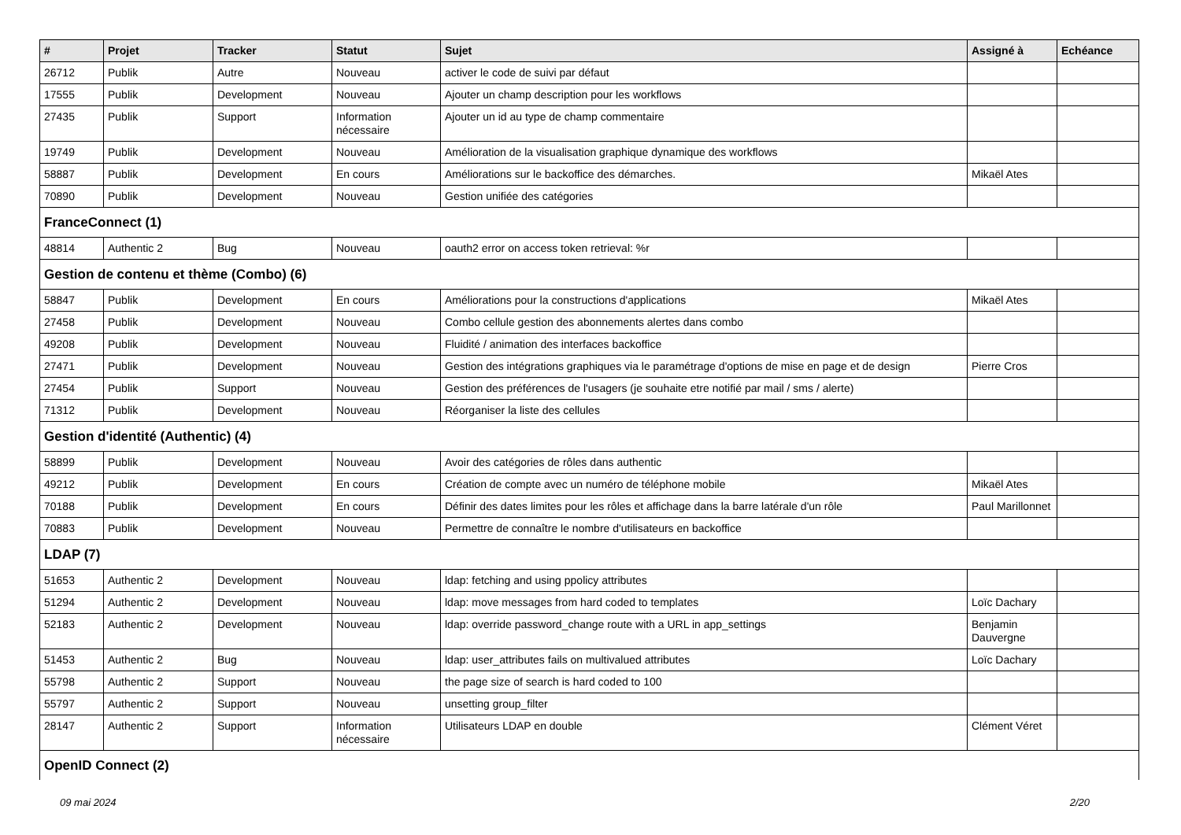| # | Projet | Tracker | Statut | Sujet | Assigné à | Echéance |
| --- | --- | --- | --- | --- | --- | --- |
| 26712 | Publik | Autre | Nouveau | activer le code de suivi par défaut | | |
| 17555 | Publik | Development | Nouveau | Ajouter un champ description pour les workflows | | |
| 27435 | Publik | Support | Information nécessaire | Ajouter un id au type de champ commentaire | | |
| 19749 | Publik | Development | Nouveau | Amélioration de la visualisation graphique dynamique des workflows | | |
| 58887 | Publik | Development | En cours | Améliorations sur le backoffice des démarches. | Mikaël Ates | |
| 70890 | Publik | Development | Nouveau | Gestion unifiée des catégories | | |
| FranceConnect (1) | | | | | | |
| 48814 | Authentic 2 | Bug | Nouveau | oauth2 error on access token retrieval: %r | | |
| Gestion de contenu et thème (Combo) (6) | | | | | | |
| 58847 | Publik | Development | En cours | Améliorations pour la constructions d'applications | Mikaël Ates | |
| 27458 | Publik | Development | Nouveau | Combo cellule gestion des abonnements alertes dans combo | | |
| 49208 | Publik | Development | Nouveau | Fluidité / animation des interfaces backoffice | | |
| 27471 | Publik | Development | Nouveau | Gestion des intégrations graphiques via le paramétrage d'options de mise en page et de design | Pierre Cros | |
| 27454 | Publik | Support | Nouveau | Gestion des préférences de l'usagers (je souhaite etre notifié par mail / sms / alerte) | | |
| 71312 | Publik | Development | Nouveau | Réorganiser la liste des cellules | | |
| Gestion d'identité (Authentic) (4) | | | | | | |
| 58899 | Publik | Development | Nouveau | Avoir des catégories de rôles dans authentic | | |
| 49212 | Publik | Development | En cours | Création de compte avec un numéro de téléphone mobile | Mikaël Ates | |
| 70188 | Publik | Development | En cours | Définir des dates limites pour les rôles et affichage dans la barre latérale d'un rôle | Paul Marillonnet | |
| 70883 | Publik | Development | Nouveau | Permettre de connaître le nombre d'utilisateurs en backoffice | | |
| LDAP (7) | | | | | | |
| 51653 | Authentic 2 | Development | Nouveau | ldap: fetching and using ppolicy attributes | | |
| 51294 | Authentic 2 | Development | Nouveau | ldap: move messages from hard coded to templates | Loïc Dachary | |
| 52183 | Authentic 2 | Development | Nouveau | ldap: override password_change route with a URL in app_settings | Benjamin Dauvergne | |
| 51453 | Authentic 2 | Bug | Nouveau | ldap: user_attributes fails on multivalued attributes | Loïc Dachary | |
| 55798 | Authentic 2 | Support | Nouveau | the page size of search is hard coded to 100 | | |
| 55797 | Authentic 2 | Support | Nouveau | unsetting group_filter | | |
| 28147 | Authentic 2 | Support | Information nécessaire | Utilisateurs LDAP en double | Clément Véret | |
| OpenID Connect (2) | | | | | | |
09 mai 2024 2/20